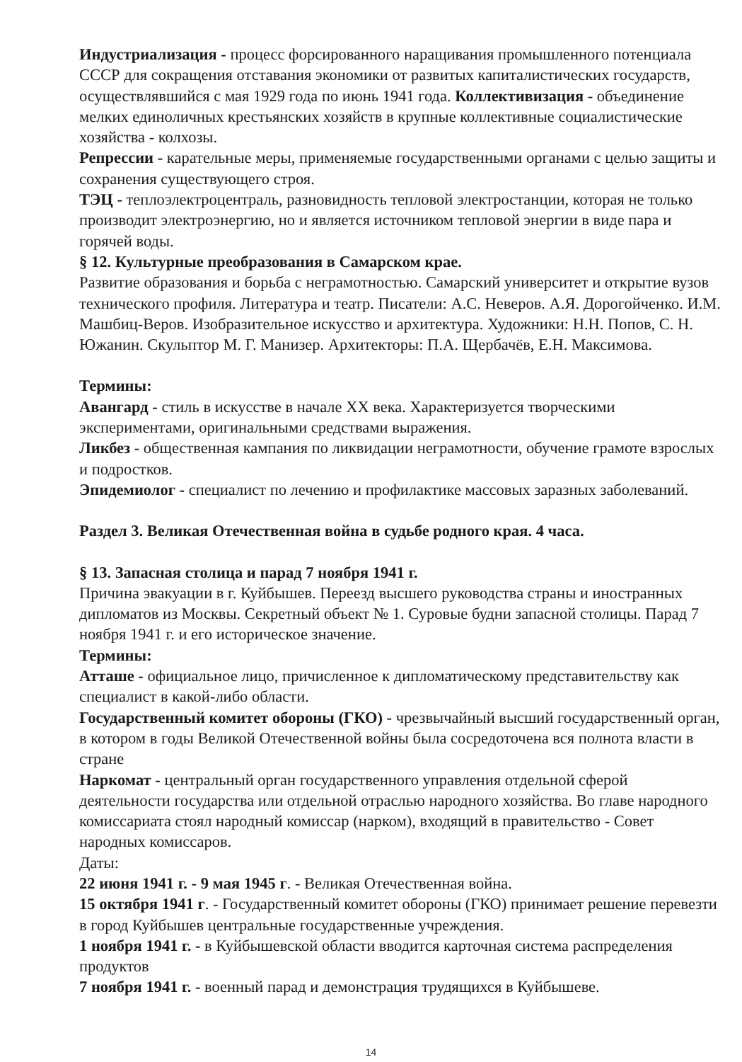Индустриализация - процесс форсированного наращивания промышленного потенциала СССР для сокращения отставания экономики от развитых капиталистических государств, осуществлявшийся с мая 1929 года по июнь 1941 года. Коллективизация - объединение мелких единоличных крестьянских хозяйств в крупные коллективные социалистические хозяйства - колхозы.
Репрессии - карательные меры, применяемые государственными органами с целью защиты и сохранения существующего строя.
ТЭЦ - теплоэлектроцентраль, разновидность тепловой электростанции, которая не только производит электроэнергию, но и является источником тепловой энергии в виде пара и горячей воды.
§ 12. Культурные преобразования в Самарском крае.
Развитие образования и борьба с неграмотностью. Самарский университет и открытие вузов технического профиля. Литература и театр. Писатели: А.С. Неверов. А.Я. Дорогойченко. И.М. Машбиц-Веров. Изобразительное искусство и архитектура. Художники: Н.Н. Попов, С. Н. Южанин. Скульптор М. Г. Манизер. Архитекторы: П.А. Щербачёв, Е.Н. Максимова.
Термины:
Авангард - стиль в искусстве в начале XX века. Характеризуется творческими экспериментами, оригинальными средствами выражения.
Ликбез - общественная кампания по ликвидации неграмотности, обучение грамоте взрослых и подростков.
Эпидемиолог - специалист по лечению и профилактике массовых заразных заболеваний.
Раздел 3. Великая Отечественная война в судьбе родного края. 4 часа.
§ 13. Запасная столица и парад 7 ноября 1941 г.
Причина эвакуации в г. Куйбышев. Переезд высшего руководства страны и иностранных дипломатов из Москвы. Секретный объект № 1. Суровые будни запасной столицы. Парад 7 ноября 1941 г. и его историческое значение.
Термины:
Атташе - официальное лицо, причисленное к дипломатическому представительству как специалист в какой-либо области.
Государственный комитет обороны (ГКО) - чрезвычайный высший государственный орган, в котором в годы Великой Отечественной войны была сосредоточена вся полнота власти в стране
Наркомат - центральный орган государственного управления отдельной сферой деятельности государства или отдельной отраслью народного хозяйства. Во главе народного комиссариата стоял народный комиссар (нарком), входящий в правительство - Совет народных комиссаров.
Даты:
22 июня 1941 г. - 9 мая 1945 г. - Великая Отечественная война.
15 октября 1941 г. - Государственный комитет обороны (ГКО) принимает решение перевезти в город Куйбышев центральные государственные учреждения.
1 ноября 1941 г. - в Куйбышевской области вводится карточная система распределения продуктов
7 ноября 1941 г. - военный парад и демонстрация трудящихся в Куйбышеве.
14